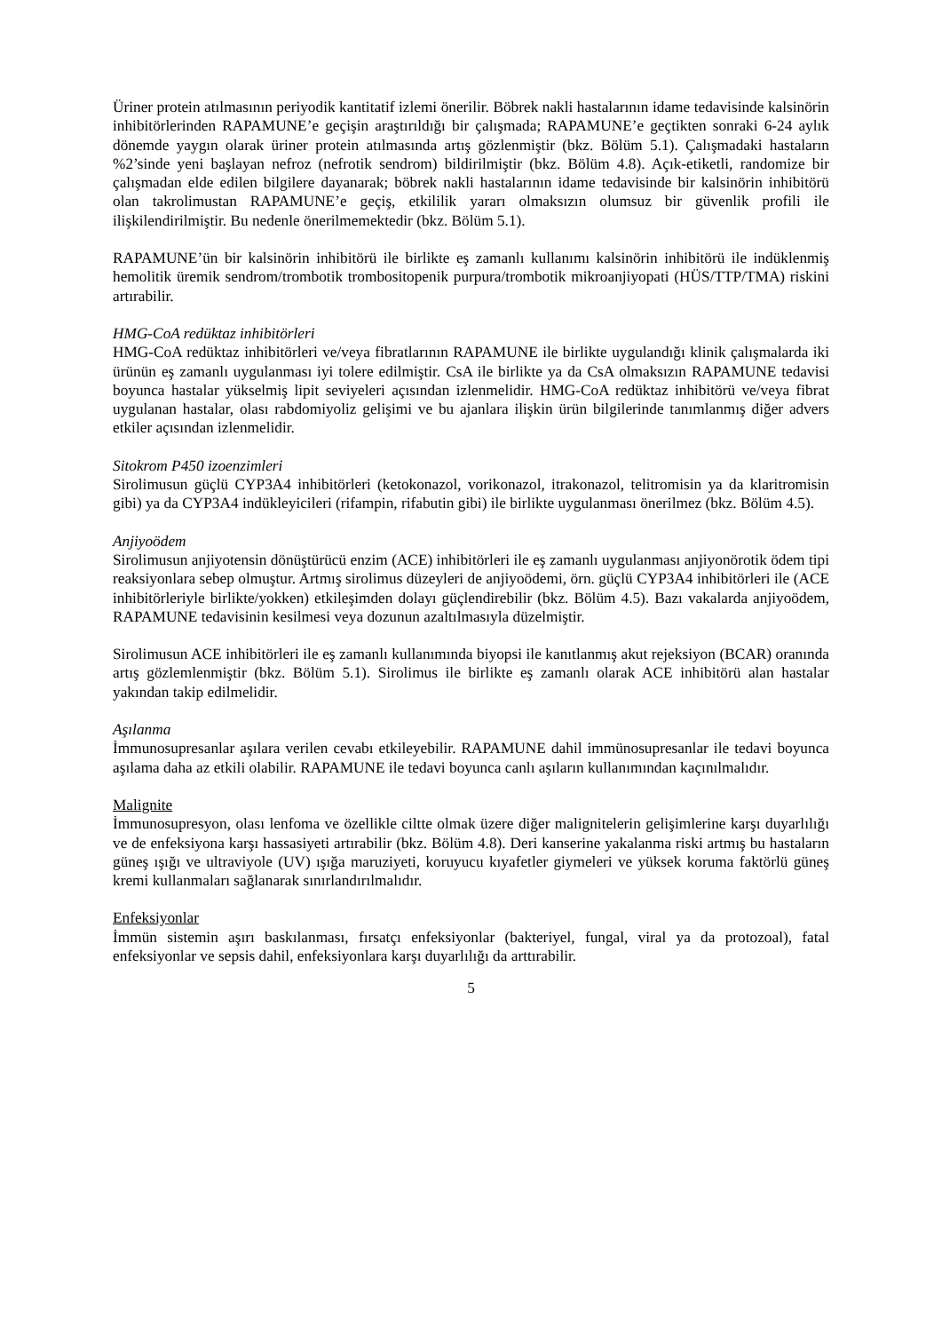Üriner protein atılmasının periyodik kantitatif izlemi önerilir. Böbrek nakli hastalarının idame tedavisinde kalsinörin inhibitörlerinden RAPAMUNE’e geçişin araştırıldığı bir çalışmada; RAPAMUNE’e geçtikten sonraki 6-24 aylık dönemde yaygın olarak üriner protein atılmasında artış gözlenmiştir (bkz. Bölüm 5.1). Çalışmadaki hastaların %2’sinde yeni başlayan nefroz (nefrotik sendrom) bildirilmiştir (bkz. Bölüm 4.8). Açık-etiketli, randomize bir çalışmadan elde edilen bilgilere dayanarak; böbrek nakli hastalarının idame tedavisinde bir kalsinörin inhibitörü olan takrolimustan RAPAMUNE’e geçiş, etkililik yararı olmaksızın olumsuz bir güvenlik profili ile ilişkilendirilmiştir. Bu nedenle önerilmemektedir (bkz. Bölüm 5.1).
RAPAMUNE’ün bir kalsinörin inhibitörü ile birlikte eş zamanlı kullanımı kalsinörin inhibitörü ile indüklenmiş hemolitik üremik sendrom/trombotik trombositopenik purpura/trombotik mikroanjiyopati (HÜS/TTP/TMA) riskini artırabilir.
HMG-CoA redüktaz inhibitörleri
HMG-CoA redüktaz inhibitörleri ve/veya fibratlarının RAPAMUNE ile birlikte uygulandığı klinik çalışmalarda iki ürünün eş zamanlı uygulanması iyi tolere edilmiştir. CsA ile birlikte ya da CsA olmaksızın RAPAMUNE tedavisi boyunca hastalar yükselmiş lipit seviyeleri açısından izlenmelidir. HMG-CoA redüktaz inhibitörü ve/veya fibrat uygulanan hastalar, olası rabdomiyoliz gelişimi ve bu ajanlara ilişkin ürün bilgilerinde tanımlanmış diğer advers etkiler açısından izlenmelidir.
Sitokrom P450 izoenzimleri
Sirolimusun güçlü CYP3A4 inhibitörleri (ketokonazol, vorikonazol, itrakonazol, telitromisin ya da klaritromisin gibi) ya da CYP3A4 indükleyicileri (rifampin, rifabutin gibi) ile birlikte uygulanması önerilmez (bkz. Bölüm 4.5).
Anjiyoödem
Sirolimusun anjiyotensin dönüştürücü enzim (ACE) inhibitörleri ile eş zamanlı uygulanması anjiyonörotik ödem tipi reaksiyonlara sebep olmuştur. Artmış sirolimus düzeyleri de anjiyoödemi, örn. güçlü CYP3A4 inhibitörleri ile (ACE inhibitörleriyle birlikte/yokken) etkileşimden dolayı güçlendirebilir (bkz. Bölüm 4.5). Bazı vakalarda anjiyoödem, RAPAMUNE tedavisinin kesilmesi veya dozunun azaltılmasıyla düzelmiştir.
Sirolimusun ACE inhibitörleri ile eş zamanlı kullanımında biyopsi ile kanıtlanmış akut rejeksiyon (BCAR) oranında artış gözlemlenmiştir (bkz. Bölüm 5.1). Sirolimus ile birlikte eş zamanlı olarak ACE inhibitörü alan hastalar yakından takip edilmelidir.
Aşılanma
İmmunosupresanlar aşılara verilen cevabı etkileyebilir. RAPAMUNE dahil immünosupresanlar ile tedavi boyunca aşılama daha az etkili olabilir. RAPAMUNE ile tedavi boyunca canlı aşıların kullanımından kaçınılmalıdır.
Malignite
İmmunosupresyon, olası lenfoma ve özellikle ciltte olmak üzere diğer malignitelerin gelişimlerine karşı duyarlılığı ve de enfeksiyona karşı hassasiyeti artırabilir (bkz. Bölüm 4.8). Deri kanserine yakalanma riski artmış bu hastaların güneş ışığı ve ultraviyole (UV) ışığa maruziyeti, koruyucu kıyafetler giymeleri ve yüksek koruma faktörlü güneş kremi kullanmaları sağlanarak sınırlandırılmalıdır.
Enfeksiyonlar
İmmün sistemin aşırı baskılanması, fırsatçı enfeksiyonlar (bakteriyel, fungal, viral ya da protozoal), fatal enfeksiyonlar ve sepsis dahil, enfeksiyonlara karşı duyarlılığı da arttırabilir.
5